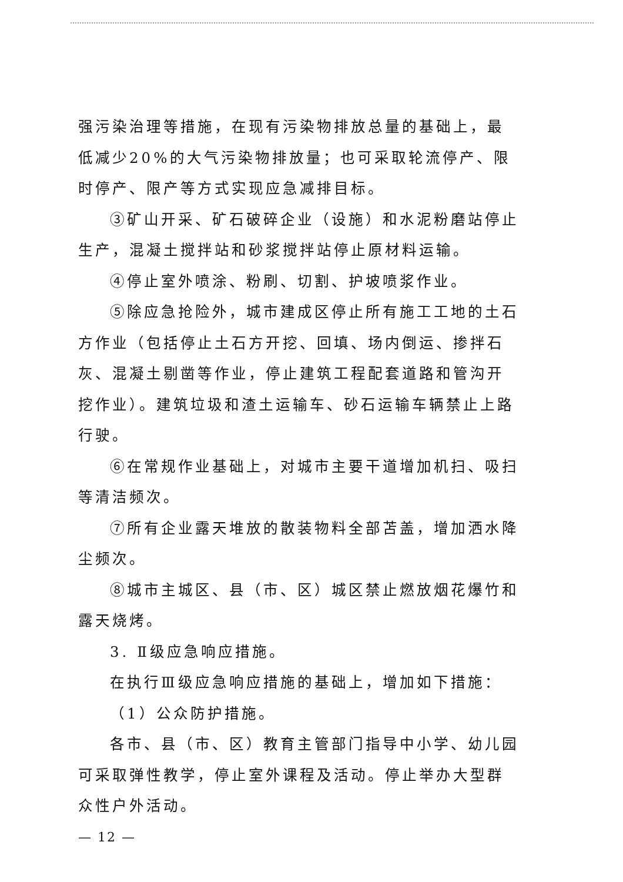强污染治理等措施，在现有污染物排放总量的基础上，最低减少20%的大气污染物排放量；也可采取轮流停产、限时停产、限产等方式实现应急减排目标。
③矿山开采、矿石破碎企业（设施）和水泥粉磨站停止生产，混凝土搅拌站和砂浆搅拌站停止原材料运输。
④停止室外喷涂、粉刷、切割、护坡喷浆作业。
⑤除应急抢险外，城市建成区停止所有施工工地的土石方作业（包括停止土石方开挖、回填、场内倒运、掺拌石灰、混凝土剔凿等作业，停止建筑工程配套道路和管沟开挖作业）。建筑垃圾和渣土运输车、砂石运输车辆禁止上路行驶。
⑥在常规作业基础上，对城市主要干道增加机扫、吸扫等清洁频次。
⑦所有企业露天堆放的散装物料全部苫盖，增加洒水降尘频次。
⑧城市主城区、县（市、区）城区禁止燃放烟花爆竹和露天烧烤。
3. Ⅱ级应急响应措施。
在执行Ⅲ级应急响应措施的基础上，增加如下措施：
（1）公众防护措施。
各市、县（市、区）教育主管部门指导中小学、幼儿园可采取弹性教学，停止室外课程及活动。停止举办大型群众性户外活动。
— 12 —